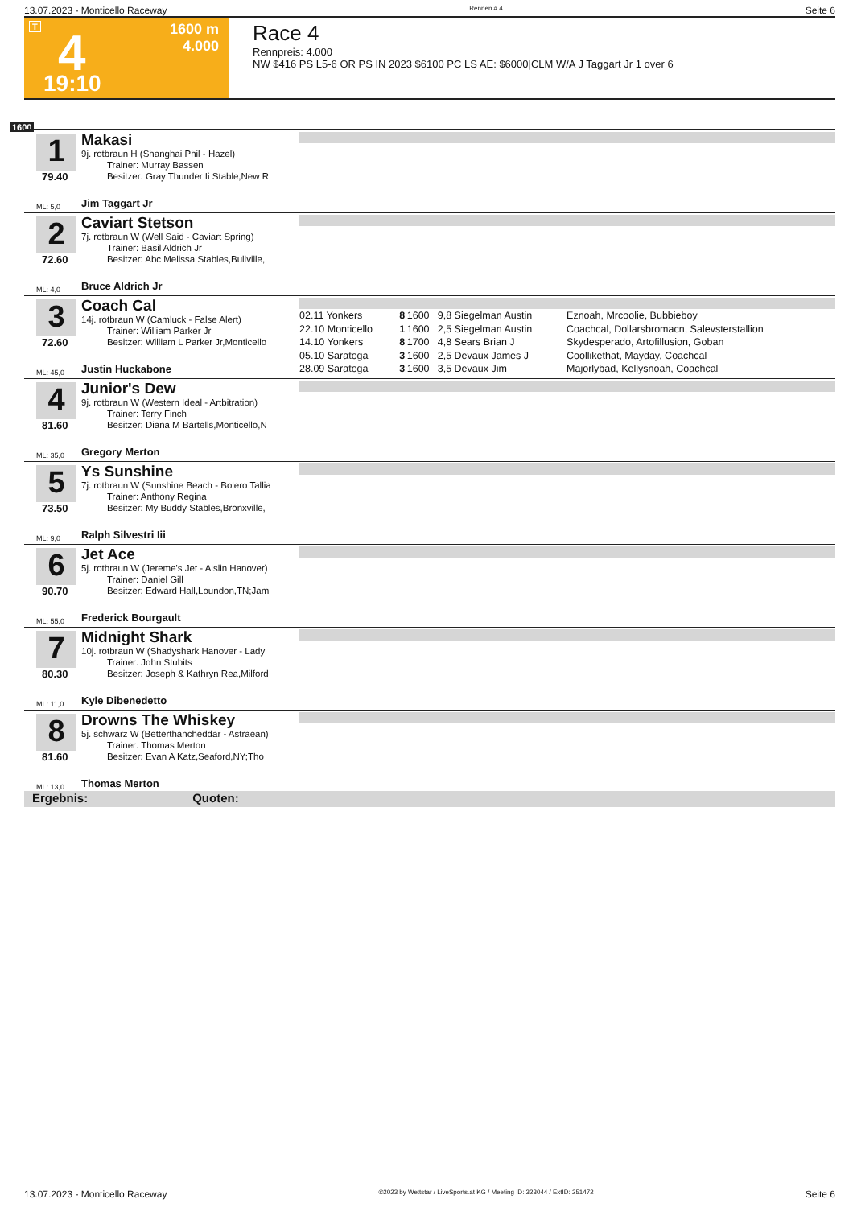13.07.2023 - Monticello Raceway Rennen # 4 Seite 6
T 4
1600 m
4.000
19:10
Race 4
Rennpreis: 4.000
NW $416 PS L5-6 OR PS IN 2023 $6100 PC LS AE: $6000|CLM W/A J Taggart Jr 1 over 6
1600
1
79.40
ML: 5,0
Makasi
9j. rotbraun H (Shanghai Phil - Hazel)
Trainer: Murray Bassen
Besitzer: Gray Thunder Ii Stable,New R
Jim Taggart Jr
2
72.60
ML: 4,0
Caviart Stetson
7j. rotbraun W (Well Said - Caviart Spring)
Trainer: Basil Aldrich Jr
Besitzer: Abc Melissa Stables,Bullville,
Bruce Aldrich Jr
3
72.60
ML: 45,0
Coach Cal
14j. rotbraun W (Camluck - False Alert)
Trainer: William Parker Jr
Besitzer: William L Parker Jr,Monticello
Justin Huckabone
| 02.11 Yonkers | 8 | 1600 | 9,8 Siegelman Austin | Eznoah, Mrcoolie, Bubbieboy |
| 22.10 Monticello | 1 | 1600 | 2,5 Siegelman Austin | Coachcal, Dollarsbromacn, Salevsterstallion |
| 14.10 Yonkers | 8 | 1700 | 4,8 Sears Brian J | Skydesperado, Artofillusion, Goban |
| 05.10 Saratoga | 3 | 1600 | 2,5 Devaux James J | Coollikethat, Mayday, Coachcal |
| 28.09 Saratoga | 3 | 1600 | 3,5 Devaux Jim | Majorlybad, Kellysnoah, Coachcal |
4
81.60
ML: 35,0
Junior's Dew
9j. rotbraun W (Western Ideal - Artbitration)
Trainer: Terry Finch
Besitzer: Diana M Bartells,Monticello,N
Gregory Merton
5
73.50
ML: 9,0
Ys Sunshine
7j. rotbraun W (Sunshine Beach - Bolero Tallia
Trainer: Anthony Regina
Besitzer: My Buddy Stables,Bronxville,
Ralph Silvestri Iii
6
90.70
ML: 55,0
Jet Ace
5j. rotbraun W (Jereme's Jet - Aislin Hanover)
Trainer: Daniel Gill
Besitzer: Edward Hall,Loundon,TN;Jam
Frederick Bourgault
7
80.30
ML: 11,0
Midnight Shark
10j. rotbraun W (Shadyshark Hanover - Lady
Trainer: John Stubits
Besitzer: Joseph & Kathryn Rea,Milford
Kyle Dibenedetto
8
81.60
ML: 13,0
Drowns The Whiskey
5j. schwarz W (Betterthancheddar - Astraean)
Trainer: Thomas Merton
Besitzer: Evan A Katz,Seaford,NY;Tho
Thomas Merton
Ergebnis: Quoten:
13.07.2023 - Monticello Raceway ©2023 by Wettstar / LiveSports.at KG / Meeting ID: 323044 / ExtID: 251472 Seite 6